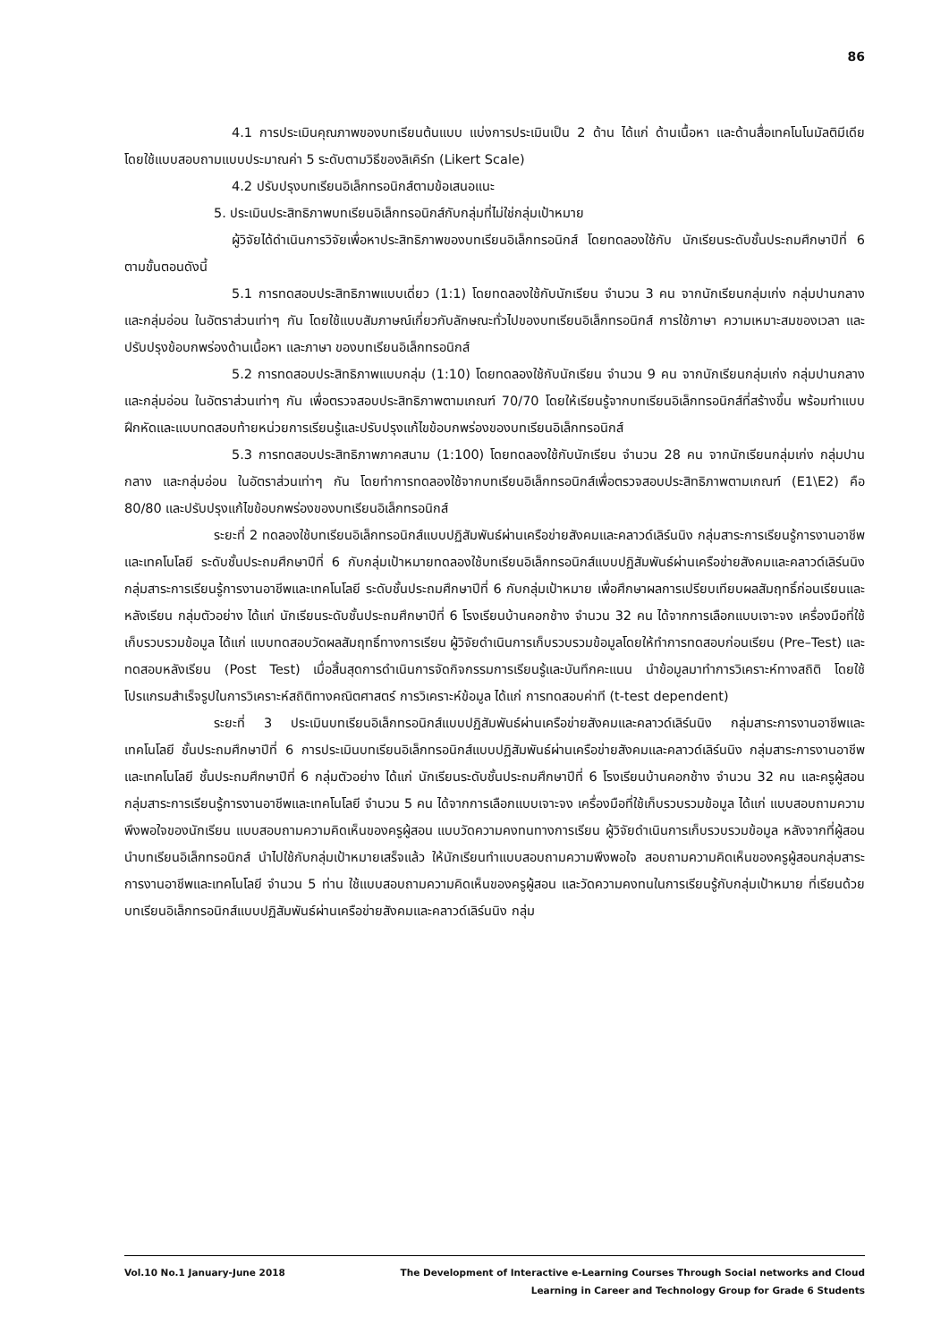86
4.1 การประเมินคุณภาพของบทเรียนต้นแบบ แบ่งการประเมินเป็น 2 ด้าน ได้แก่ ด้านเนื้อหา และด้านสื่อเทคโนโนมัลติมีเดีย โดยใช้แบบสอบถามแบบประมาณค่า 5 ระดับตามวิธีของลิเคิร์ท (Likert Scale)
4.2 ปรับปรุงบทเรียนอิเล็กทรอนิกส์ตามข้อเสนอแนะ
5. ประเมินประสิทธิภาพบทเรียนอิเล็กทรอนิกส์กับกลุ่มที่ไม่ใช่กลุ่มเป้าหมาย
ผู้วิจัยได้ดำเนินการวิจัยเพื่อหาประสิทธิภาพของบทเรียนอิเล็กทรอนิกส์ โดยทดลองใช้กับ นักเรียนระดับชั้นประถมศึกษาปีที่ 6 ตามขั้นตอนดังนี้
5.1 การทดสอบประสิทธิภาพแบบเดี่ยว (1:1) โดยทดลองใช้กับนักเรียน จำนวน 3 คน จากนักเรียนกลุ่มเก่ง กลุ่มปานกลาง และกลุ่มอ่อน ในอัตราส่วนเท่าๆ กัน โดยใช้แบบสัมภาษณ์เกี่ยวกับลักษณะทั่วไปของบทเรียนอิเล็กทรอนิกส์ การใช้ภาษา ความเหมาะสมของเวลา และปรับปรุงข้อบกพร่องด้านเนื้อหา และภาษา ของบทเรียนอิเล็กทรอนิกส์
5.2 การทดสอบประสิทธิภาพแบบกลุ่ม (1:10) โดยทดลองใช้กับนักเรียน จำนวน 9 คน จากนักเรียนกลุ่มเก่ง กลุ่มปานกลาง และกลุ่มอ่อน ในอัตราส่วนเท่าๆ กัน เพื่อตรวจสอบประสิทธิภาพตามเกณฑ์ 70/70 โดยให้เรียนรู้จากบทเรียนอิเล็กทรอนิกส์ที่สร้างขึ้น พร้อมทำแบบฝึกหัดและแบบทดสอบท้ายหน่วยการเรียนรู้และปรับปรุงแก้ไขข้อบกพร่องของบทเรียนอิเล็กทรอนิกส์
5.3 การทดสอบประสิทธิภาพภาคสนาม (1:100) โดยทดลองใช้กับนักเรียน จำนวน 28 คน จากนักเรียนกลุ่มเก่ง กลุ่มปานกลาง และกลุ่มอ่อน ในอัตราส่วนเท่าๆ กัน โดยทำการทดลองใช้จากบทเรียนอิเล็กทรอนิกส์เพื่อตรวจสอบประสิทธิภาพตามเกณฑ์ (E1\E2) คือ 80/80 และปรับปรุงแก้ไขข้อบกพร่องของบทเรียนอิเล็กทรอนิกส์
ระยะที่ 2 ทดลองใช้บทเรียนอิเล็กทรอนิกส์แบบปฏิสัมพันธ์ผ่านเครือข่ายสังคมและคลาวด์เลิร์นนิง กลุ่มสาระการเรียนรู้การงานอาชีพและเทคโนโลยี ระดับชั้นประถมศึกษาปีที่ 6 กับกลุ่มเป้าหมายทดลองใช้บทเรียนอิเล็กทรอนิกส์แบบปฏิสัมพันธ์ผ่านเครือข่ายสังคมและคลาวด์เลิร์นนิง กลุ่มสาระการเรียนรู้การงานอาชีพและเทคโนโลยี ระดับชั้นประถมศึกษาปีที่ 6 กับกลุ่มเป้าหมาย เพื่อศึกษาผลการเปรียบเทียบผลสัมฤทธิ์ก่อนเรียนและหลังเรียน กลุ่มตัวอย่าง ได้แก่ นักเรียนระดับชั้นประถมศึกษาปีที่ 6 โรงเรียนบ้านคอกช้าง จำนวน 32 คน ได้จากการเลือกแบบเจาะจง เครื่องมือที่ใช้เก็บรวบรวมข้อมูล ได้แก่ แบบทดสอบวัดผลสัมฤทธิ์ทางการเรียน ผู้วิจัยดำเนินการเก็บรวบรวมข้อมูลโดยให้ทำการทดสอบก่อนเรียน (Pre–Test) และทดสอบหลังเรียน (Post Test) เมื่อสิ้นสุดการดำเนินการจัดกิจกรรมการเรียนรู้และบันทึกคะแนน นำข้อมูลมาทำการวิเคราะห์ทางสถิติ โดยใช้โปรแกรมสำเร็จรูปในการวิเคราะห์สถิติทางคณิตศาสตร์ การวิเคราะห์ข้อมูล ได้แก่ การทดสอบค่าที (t-test dependent)
ระยะที่ 3 ประเมินบทเรียนอิเล็กทรอนิกส์แบบปฏิสัมพันธ์ผ่านเครือข่ายสังคมและคลาวด์เลิร์นนิง กลุ่มสาระการงานอาชีพและเทคโนโลยี ชั้นประถมศึกษาปีที่ 6 การประเมินบทเรียนอิเล็กทรอนิกส์แบบปฏิสัมพันธ์ผ่านเครือข่ายสังคมและคลาวด์เลิร์นนิง กลุ่มสาระการงานอาชีพและเทคโนโลยี ชั้นประถมศึกษาปีที่ 6 กลุ่มตัวอย่าง ได้แก่ นักเรียนระดับชั้นประถมศึกษาปีที่ 6 โรงเรียนบ้านคอกช้าง จำนวน 32 คน และครูผู้สอน กลุ่มสาระการเรียนรู้การงานอาชีพและเทคโนโลยี จำนวน 5 คน ได้จากการเลือกแบบเจาะจง เครื่องมือที่ใช้เก็บรวบรวมข้อมูล ได้แก่ แบบสอบถามความพึงพอใจของนักเรียน แบบสอบถามความคิดเห็นของครูผู้สอน แบบวัดความคงทนทางการเรียน ผู้วิจัยดำเนินการเก็บรวบรวมข้อมูล หลังจากที่ผู้สอนนำบทเรียนอิเล็กทรอนิกส์ นำไปใช้กับกลุ่มเป้าหมายเสร็จแล้ว ให้นักเรียนทำแบบสอบถามความพึงพอใจ สอบถามความคิดเห็นของครูผู้สอนกลุ่มสาระการงานอาชีพและเทคโนโลยี จำนวน 5 ท่าน ใช้แบบสอบถามความคิดเห็นของครูผู้สอน และวัดความคงทนในการเรียนรู้กับกลุ่มเป้าหมาย ที่เรียนด้วยบทเรียนอิเล็กทรอนิกส์แบบปฏิสัมพันธ์ผ่านเครือข่ายสังคมและคลาวด์เลิร์นนิง กลุ่ม
Vol.10 No.1 January-June 2018 The Development of Interactive e-Learning Courses Through Social networks and Cloud
Learning in Career and Technology Group for Grade 6 Students